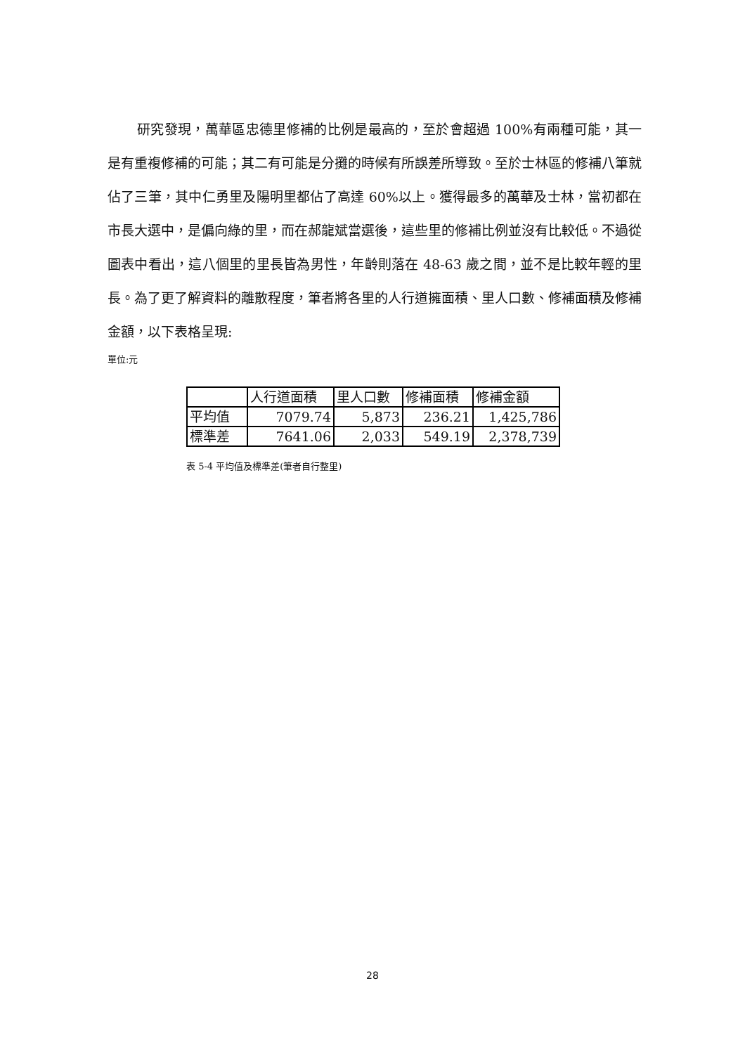研究發現，萬華區忠德里修補的比例是最高的，至於會超過 100%有兩種可能，其一是有重複修補的可能；其二有可能是分攤的時候有所誤差所導致。至於士林區的修補八筆就佔了三筆，其中仁勇里及陽明里都佔了高達 60%以上。獲得最多的萬華及士林，當初都在市長大選中，是偏向綠的里，而在郝龍斌當選後，這些里的修補比例並沒有比較低。不過從圖表中看出，這八個里的里長皆為男性，年齡則落在 48-63 歲之間，並不是比較年輕的里長。為了更了解資料的離散程度，筆者將各里的人行道擁面積、里人口數、修補面積及修補金額，以下表格呈現:
單位:元
| | 人行道面積 | 里人口數 | 修補面積 | 修補金額 |
| 平均值 | 7079.74 | 5,873 | 236.21 | 1,425,786 |
| 標準差 | 7641.06 | 2,033 | 549.19 | 2,378,739 |
表 5-4 平均值及標準差(筆者自行整里)
28